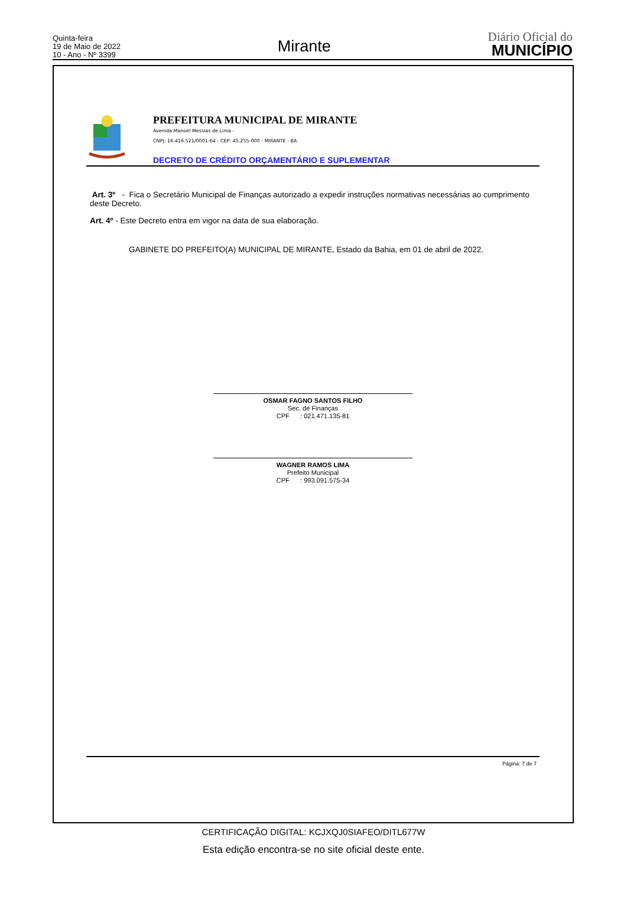Quinta-feira
19 de Maio de 2022
10 - Ano - Nº 3399
Mirante
Diário Oficial do
MUNICÍPIO
PREFEITURA MUNICIPAL DE MIRANTE
Avenida Manoel Messias de Lima -
CNPJ: 16.416.521/0001-64 - CEP: 45.255-000 - MIRANTE - BA
DECRETO DE CRÉDITO ORÇAMENTÁRIO E SUPLEMENTAR
Art. 3º - Fica o Secretário Municipal de Finanças autorizado a expedir instruções normativas necessárias ao cumprimento deste Decreto.
Art. 4º - Este Decreto entra em vigor na data de sua elaboração.
GABINETE DO PREFEITO(A) MUNICIPAL DE MIRANTE, Estado da Bahia, em 01 de abril de 2022.
OSMAR FAGNO SANTOS FILHO
Sec. de Finanças
CPF : 021.471.135-81
WAGNER RAMOS LIMA
Prefeito Municipal
CPF : 993.091.575-34
Página: 7 de 7
CERTIFICAÇÃO DIGITAL: KCJXQJ0SIAFEO/DITL677W
Esta edição encontra-se no site oficial deste ente.